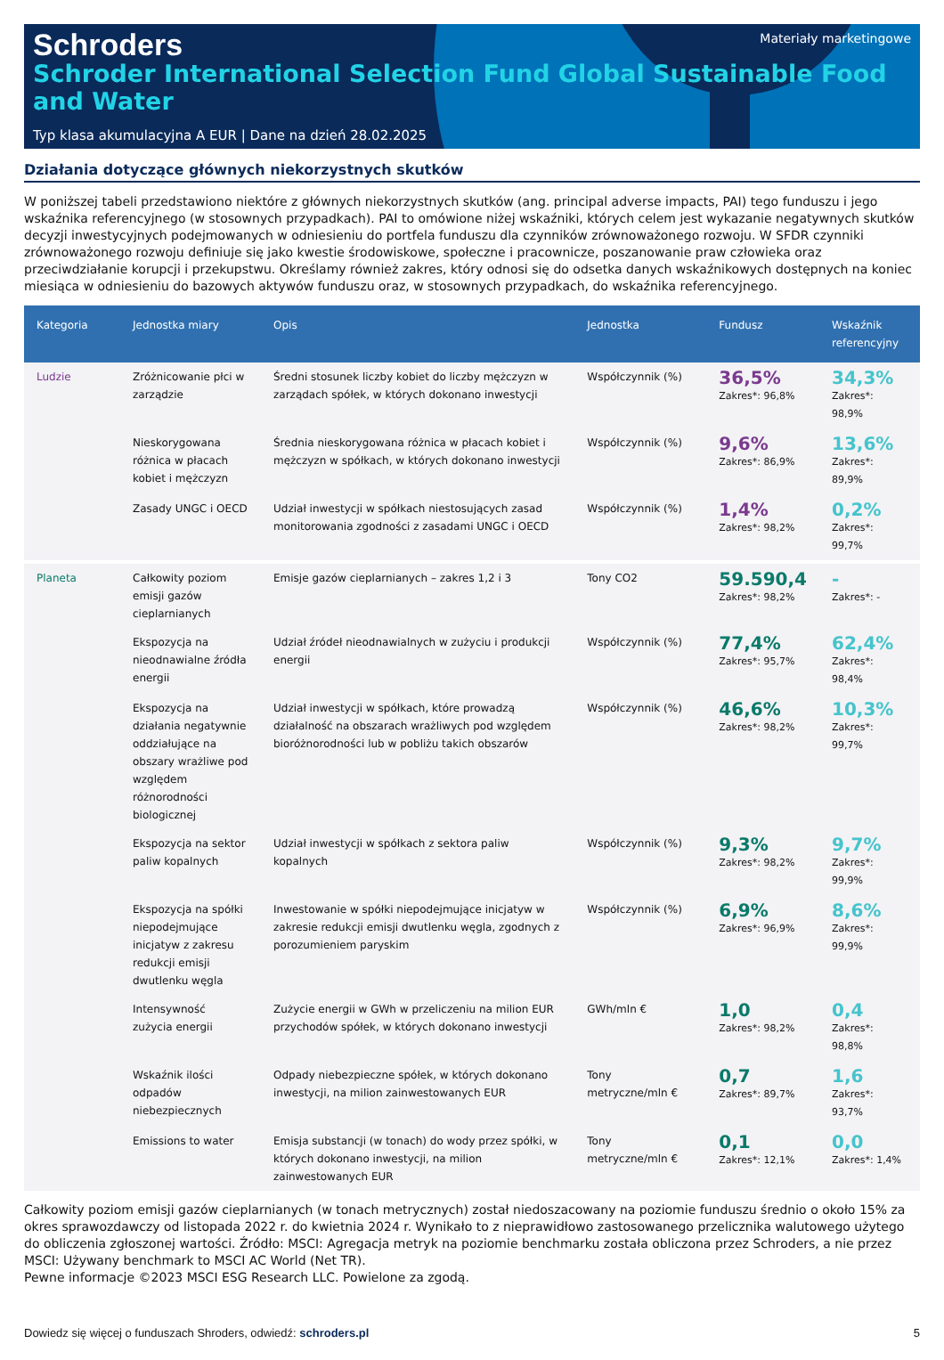Schroders
Materiały marketingowe
Schroder International Selection Fund Global Sustainable Food and Water
Typ klasa akumulacyjna A EUR | Dane na dzień 28.02.2025
Działania dotyczące głównych niekorzystnych skutków
W poniższej tabeli przedstawiono niektóre z głównych niekorzystnych skutków (ang. principal adverse impacts, PAI) tego funduszu i jego wskaźnika referencyjnego (w stosownych przypadkach). PAI to omówione niżej wskaźniki, których celem jest wykazanie negatywnych skutków decyzji inwestycyjnych podejmowanych w odniesieniu do portfela funduszu dla czynników zrównoważonego rozwoju. W SFDR czynniki zrównoważonego rozwoju definiuje się jako kwestie środowiskowe, społeczne i pracownicze, poszanowanie praw człowieka oraz przeciwdziałanie korupcji i przekupstwu. Określamy również zakres, który odnosi się do odsetka danych wskaźnikowych dostępnych na koniec miesiąca w odniesieniu do bazowych aktywów funduszu oraz, w stosownych przypadkach, do wskaźnika referencyjnego.
| Kategoria | Jednostka miary | Opis | Jednostka | Fundusz | Wskaźnik referencyjny |
| --- | --- | --- | --- | --- | --- |
| Ludzie | Zróżnicowanie płci w zarządzie | Średni stosunek liczby kobiet do liczby mężczyzn w zarządach spółek, w których dokonano inwestycji | Współczynnik (%) | 36,5% Zakres*: 96,8% | 34,3% Zakres*: 98,9% |
| | Nieskorygowana różnica w płacach kobiet i mężczyzn | Średnia nieskorygowana różnica w płacach kobiet i mężczyzn w spółkach, w których dokonano inwestycji | Współczynnik (%) | 9,6% Zakres*: 86,9% | 13,6% Zakres*: 89,9% |
| | Zasady UNGC i OECD | Udział inwestycji w spółkach niestosujących zasad monitorowania zgodności z zasadami UNGC i OECD | Współczynnik (%) | 1,4% Zakres*: 98,2% | 0,2% Zakres*: 99,7% |
| Planeta | Całkowity poziom emisji gazów cieplarnianych | Emisje gazów cieplarnianych – zakres 1,2 i 3 | Tony CO2 | 59.590,4 Zakres*: 98,2% | - Zakres*: - |
| | Ekspozycja na nieodnawialne źródła energii | Udział źródeł nieodnawialnych w zużyciu i produkcji energii | Współczynnik (%) | 77,4% Zakres*: 95,7% | 62,4% Zakres*: 98,4% |
| | Ekspozycja na działania negatywnie oddziałujące na obszary wrażliwe pod względem różnorodności biologicznej | Udział inwestycji w spółkach, które prowadzą działalność na obszarach wrażliwych pod względem bioróżnorodności lub w pobliżu takich obszarów | Współczynnik (%) | 46,6% Zakres*: 98,2% | 10,3% Zakres*: 99,7% |
| | Ekspozycja na sektor paliw kopalnych | Udział inwestycji w spółkach z sektora paliw kopalnych | Współczynnik (%) | 9,3% Zakres*: 98,2% | 9,7% Zakres*: 99,9% |
| | Ekspozycja na spółki niepodejmujące inicjatyw z zakresu redukcji emisji dwutlenku węgla | Inwestowanie w spółki niepodejmujące inicjatyw w zakresie redukcji emisji dwutlenku węgla, zgodnych z porozumieniem paryskim | Współczynnik (%) | 6,9% Zakres*: 96,9% | 8,6% Zakres*: 99,9% |
| | Intensywność zużycia energii | Zużycie energii w GWh w przeliczeniu na milion EUR przychodów spółek, w których dokonano inwestycji | GWh/mln € | 1,0 Zakres*: 98,2% | 0,4 Zakres*: 98,8% |
| | Wskaźnik ilości odpadów niebezpiecznych | Odpady niebezpieczne spółek, w których dokonano inwestycji, na milion zainwestowanych EUR | Tony metryczne/mln € | 0,7 Zakres*: 89,7% | 1,6 Zakres*: 93,7% |
| | Emissions to water | Emisja substancji (w tonach) do wody przez spółki, w których dokonano inwestycji, na milion zainwestowanych EUR | Tony metryczne/mln € | 0,1 Zakres*: 12,1% | 0,0 Zakres*: 1,4% |
Całkowity poziom emisji gazów cieplarnianych (w tonach metrycznych) został niedoszacowany na poziomie funduszu średnio o około 15% za okres sprawozdawczy od listopada 2022 r. do kwietnia 2024 r. Wynikało to z nieprawidłowo zastosowanego przelicznika walutowego użytego do obliczenia zgłoszonej wartości. Źródło: MSCI: Agregacja metryk na poziomie benchmarku została obliczona przez Schroders, a nie przez MSCI: Używany benchmark to MSCI AC World (Net TR).
Pewne informacje ©2023 MSCI ESG Research LLC. Powielone za zgodą.
Dowiedz się więcej o funduszach Shroders, odwiedź: schroders.pl 5